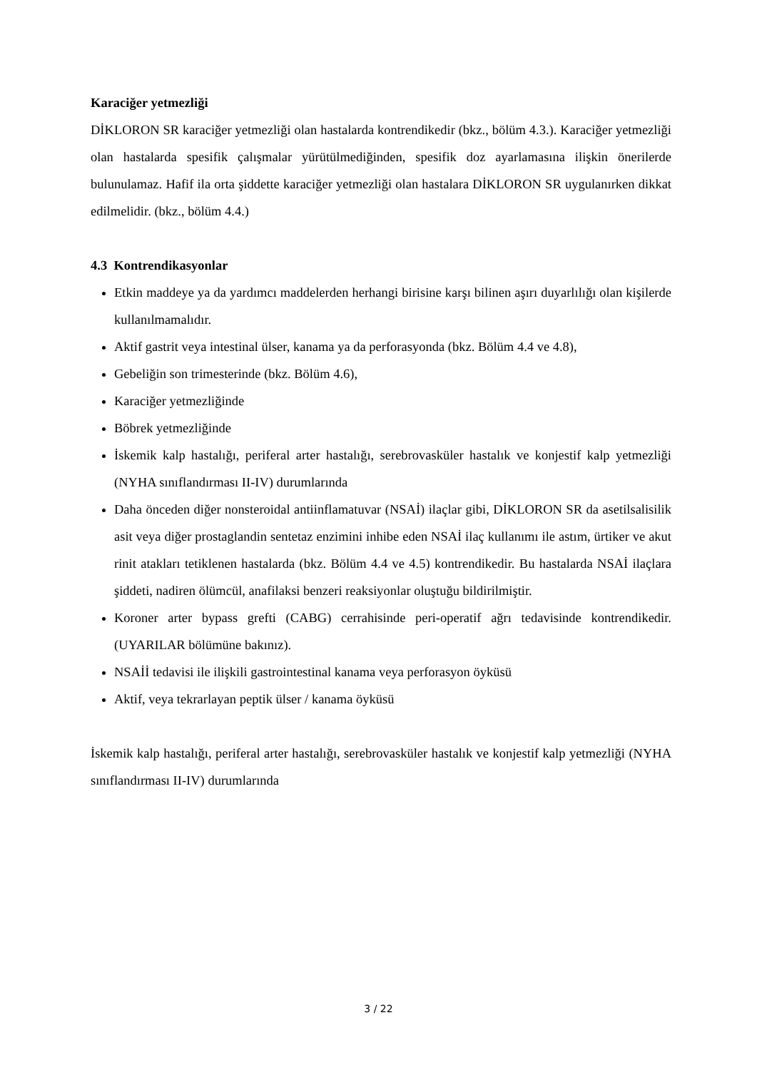Karaciğer yetmezliği
DİKLORON SR karaciğer yetmezliği olan hastalarda kontrendikedir (bkz., bölüm 4.3.). Karaciğer yetmezliği olan hastalarda spesifik çalışmalar yürütülmediğinden, spesifik doz ayarlamasına ilişkin önerilerde bulunulamaz. Hafif ila orta şiddette karaciğer yetmezliği olan hastalara DİKLORON SR uygulanırken dikkat edilmelidir. (bkz., bölüm 4.4.)
4.3 Kontrendikasyonlar
Etkin maddeye ya da yardımcı maddelerden herhangi birisine karşı bilinen aşırı duyarlılığı olan kişilerde kullanılmamalıdır.
Aktif gastrit veya intestinal ülser, kanama ya da perforasyonda (bkz. Bölüm 4.4 ve 4.8),
Gebeliğin son trimesterinde (bkz. Bölüm 4.6),
Karaciğer yetmezliğinde
Böbrek yetmezliğinde
İskemik kalp hastalığı, periferal arter hastalığı, serebrovasküler hastalık ve konjestif kalp yetmezliği (NYHA sınıflandırması II-IV) durumlarında
Daha önceden diğer nonsteroidal antiinflamatuvar (NSAİ) ilaçlar gibi, DİKLORON SR da asetilsalisilik asit veya diğer prostaglandin sentetaz enzimini inhibe eden NSAİ ilaç kullanımı ile astım, ürtiker ve akut rinit atakları tetiklenen hastalarda (bkz. Bölüm 4.4 ve 4.5) kontrendikedir. Bu hastalarda NSAİ ilaçlara şiddeti, nadiren ölümcül, anafilaksi benzeri reaksiyonlar oluştuğu bildirilmiştir.
Koroner arter bypass grefti (CABG) cerrahisinde peri-operatif ağrı tedavisinde kontrendikedir. (UYARILAR bölümüne bakınız).
NSAİİ tedavisi ile ilişkili gastrointestinal kanama veya perforasyon öyküsü
Aktif, veya tekrarlayan peptik ülser / kanama öyküsü
İskemik kalp hastalığı, periferal arter hastalığı, serebrovasküler hastalık ve konjestif kalp yetmezliği (NYHA sınıflandırması II-IV) durumlarında
3 / 22